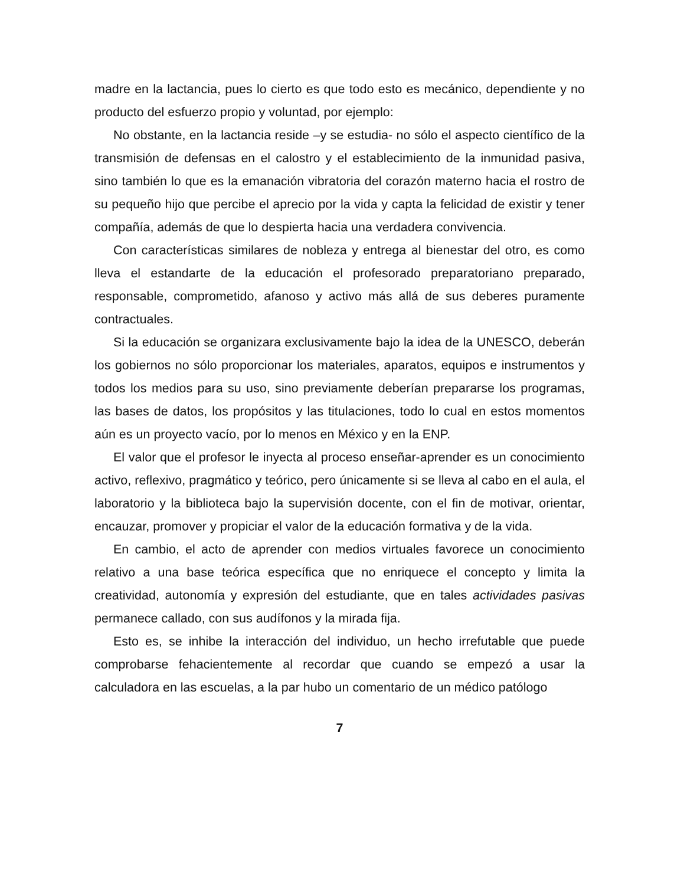madre en la lactancia, pues lo cierto es que todo esto es mecánico, dependiente y no producto del esfuerzo propio y voluntad, por ejemplo:
No obstante, en la lactancia reside –y se estudia- no sólo el aspecto científico de la transmisión de defensas en el calostro y el establecimiento de la inmunidad pasiva, sino también lo que es la emanación vibratoria del corazón materno hacia el rostro de su pequeño hijo que percibe el aprecio por la vida y capta la felicidad de existir y tener compañía, además de que lo despierta hacia una verdadera convivencia.
Con características similares de nobleza y entrega al bienestar del otro, es como lleva el estandarte de la educación el profesorado preparatoriano preparado, responsable, comprometido, afanoso y activo más allá de sus deberes puramente contractuales.
Si la educación se organizara exclusivamente bajo la idea de la UNESCO, deberán los gobiernos no sólo proporcionar los materiales, aparatos, equipos e instrumentos y todos los medios para su uso, sino previamente deberían prepararse los programas, las bases de datos, los propósitos y las titulaciones, todo lo cual en estos momentos aún es un proyecto vacío, por lo menos en México y en la ENP.
El valor que el profesor le inyecta al proceso enseñar-aprender es un conocimiento activo, reflexivo, pragmático y teórico, pero únicamente si se lleva al cabo en el aula, el laboratorio y la biblioteca bajo la supervisión docente, con el fin de motivar, orientar, encauzar, promover y propiciar el valor de la educación formativa y de la vida.
En cambio, el acto de aprender con medios virtuales favorece un conocimiento relativo a una base teórica específica que no enriquece el concepto y limita la creatividad, autonomía y expresión del estudiante, que en tales actividades pasivas permanece callado, con sus audífonos y la mirada fija.
Esto es, se inhibe la interacción del individuo, un hecho irrefutable que puede comprobarse fehacientemente al recordar que cuando se empezó a usar la calculadora en las escuelas, a la par hubo un comentario de un médico patólogo
7